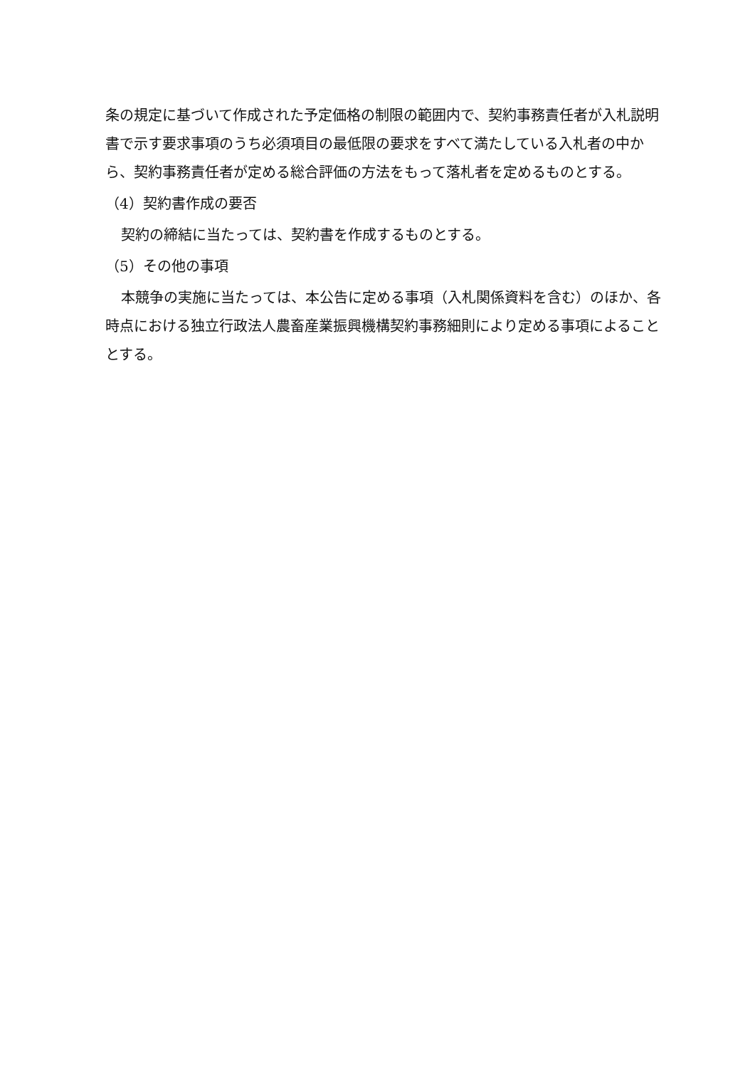条の規定に基づいて作成された予定価格の制限の範囲内で、契約事務責任者が入札説明書で示す要求事項のうち必須項目の最低限の要求をすべて満たしている入札者の中から、契約事務責任者が定める総合評価の方法をもって落札者を定めるものとする。
（4）契約書作成の要否
契約の締結に当たっては、契約書を作成するものとする。
（5）その他の事項
本競争の実施に当たっては、本公告に定める事項（入札関係資料を含む）のほか、各時点における独立行政法人農畜産業振興機構契約事務細則により定める事項によることとする。